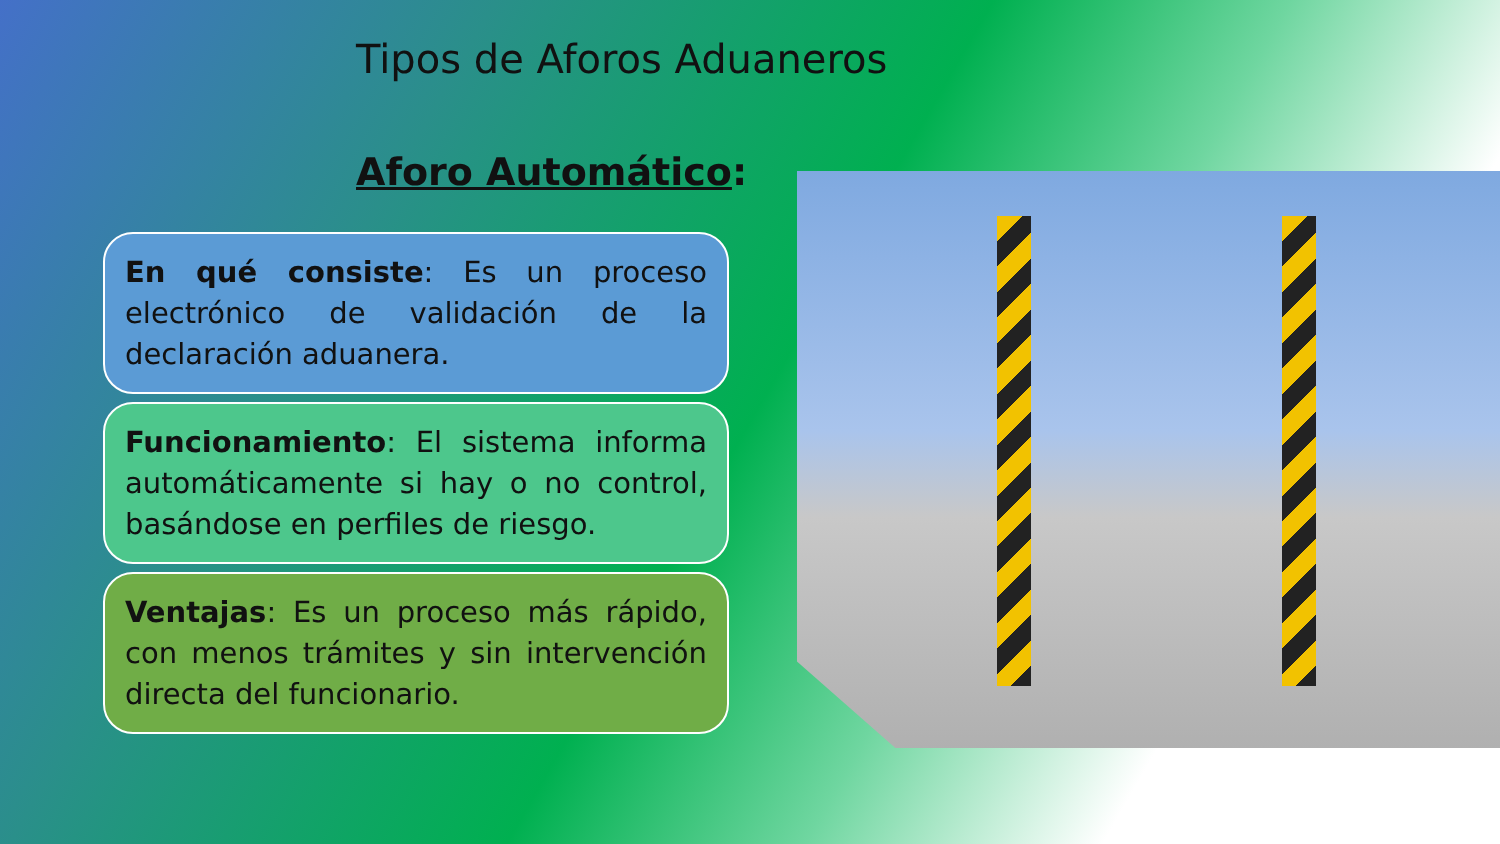Tipos de Aforos Aduaneros
Aforo Automático:
En qué consiste: Es un proceso electrónico de validación de la declaración aduanera.
Funcionamiento: El sistema informa automáticamente si hay o no control, basándose en perfiles de riesgo.
Ventajas: Es un proceso más rápido, con menos trámites y sin intervención directa del funcionario.